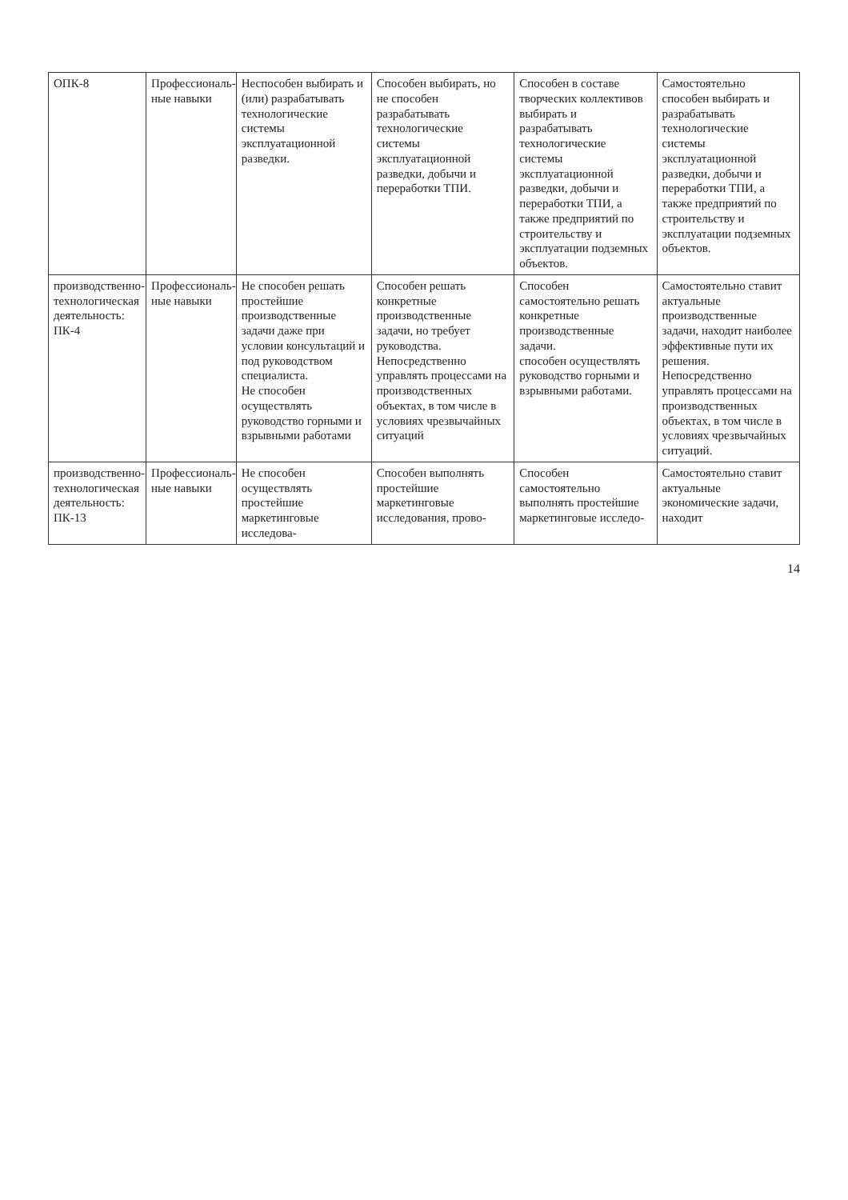| ОПК-8 | Профессиональ-ные навыки | Неспособен выбирать и (или) разрабатывать технологические системы эксплуатационной разведки. | Способен выбирать, но не способен разрабатывать технологические системы эксплуатационной разведки, добычи и переработки ТПИ. | Способен в составе творческих коллективов выбирать и разрабатывать технологические системы эксплуатационной разведки, добычи и переработки ТПИ, а также предприятий по строительству и эксплуатации подземных объектов. | Самостоятельно способен выбирать и разрабатывать технологические системы эксплуатационной разведки, добычи и переработки ТПИ, а также предприятий по строительству и эксплуатации подземных объектов. |
| производственно-технологическая деятельность: ПК-4 | Профессиональ-ные навыки | Не способен решать простейшие производственные задачи даже при условии консультаций и под руководством специалиста. Не способен осуществлять руководство горными и взрывными работами | Способен решать конкретные производственные задачи, но требует руководства. Непосредственно управлять процессами на производственных объектах, в том числе в условиях чрезвычайных ситуаций | Способен самостоятельно решать конкретные производственные задачи. способен осуществлять руководство горными и взрывными работами. | Самостоятельно ставит актуальные производственные задачи, находит наиболее эффективные пути их решения. Непосредственно управлять процессами на производственных объектах, в том числе в условиях чрезвычайных ситуаций. |
| производственно-технологическая деятельность: ПК-13 | Профессиональ-ные навыки | Не способен осуществлять простейшие маркетинговые исследова- | Способен выполнять простейшие маркетинговые исследования, прово- | Способен самостоятельно выполнять простейшие маркетинговые исследо- | Самостоятельно ставит актуальные экономические задачи, находит |
14